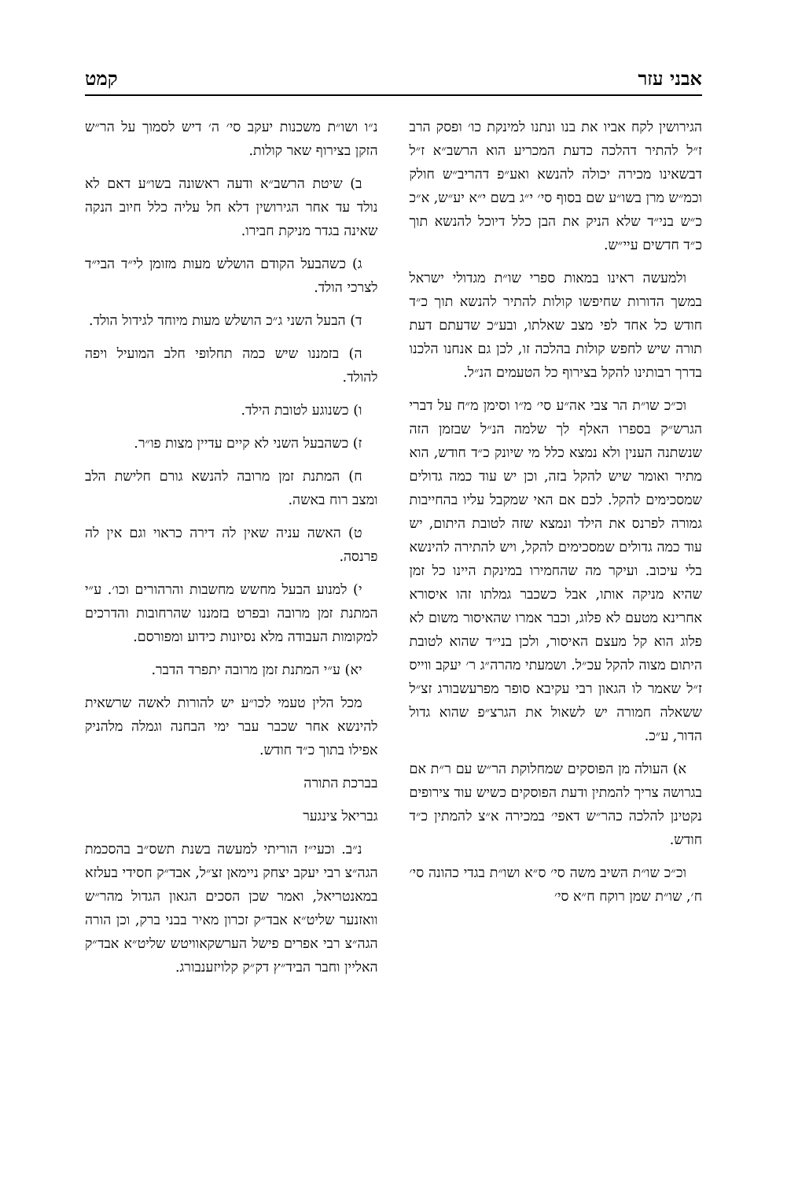אבני עזר קמט
הגירושין לקח אביו את בנו ונתנו למינקת כו׳ ופסק הרב ז״ל להתיר דהלכה כדעת המכריע הוא הרשב״א ז״ל דבשאינו מכירה יכולה להנשא ואע״פ דהריב״ש חולק וכמ״ש מרן בשו״ע שם בסוף סי׳ י״ג בשם י״א יע״ש, א״כ כ״ש בני״ד שלא הניק את הבן כלל דיוכל להנשא תוך כ״ד חדשים עיי״ש.
ולמעשה ראינו במאות ספרי שו״ת מגדולי ישראל במשך הדורות שחיפשו קולות להתיר להנשא תוך כ״ד חודש כל אחד לפי מצב שאלתו, ובע״כ שדעתם דעת תורה שיש לחפש קולות בהלכה זו, לכן גם אנחנו הלכנו בדרך רבותינו להקל בצירוף כל הטעמים הנ״ל.
וכ״כ שו״ת הר צבי אה״ע סי׳ מ״ו וסימן מ״ח על דברי הגרש״ק בספרו האלף לך שלמה הנ״ל שבזמן הזה שנשתנה הענין ולא נמצא כלל מי שיונק כ״ד חודש, הוא מתיר ואומר שיש להקל בזה, וכן יש עוד כמה גדולים שמסכימים להקל. לכם אם האי שמקבל עליו בהחייבות גמורה לפרנס את הילד ונמצא שזה לטובת היתום, יש עוד כמה גדולים שמסכימים להקל, ויש להתירה להינשא בלי עיכוב. ועיקר מה שהחמירו במינקת היינו כל זמן שהיא מניקה אותו, אבל כשכבר גמלתו זהו איסורא אחרינא מטעם לא פלוג, וכבר אמרו שהאיסור משום לא פלוג הוא קל מעצם האיסור, ולכן בני״ד שהוא לטובת היתום מצוה להקל עכ״ל. ושמעתי מהרה״ג ר׳ יעקב ווייס ז״ל שאמר לו הגאון רבי עקיבא סופר מפרעשבורג זצ״ל ששאלה חמורה יש לשאול את הגרצ״פ שהוא גדול הדור, ע״כ.
א) העולה מן הפוסקים שמחלוקת הר״ש עם ר״ת אם בגרושה צריך להמתין ודעת הפוסקים כשיש עוד צירופים נקטינן להלכה כהר״ש דאפי׳ במכירה א״צ להמתין כ״ד חודש.
וכ״כ שו״ת השיב משה סי׳ ס״א ושו״ת בגדי כהונה סי׳ ח׳, שו״ת שמן רוקח ח״א סי׳
נ״ו ושו״ת משכנות יעקב סי׳ ה׳ דיש לסמוך על הר״ש הזקן בצירוף שאר קולות.
ב) שיטת הרשב״א ודעה ראשונה בשו״ע דאם לא נולד עד אחר הגירושין דלא חל עליה כלל חיוב הנקה שאינה בגדר מניקת חבירו.
ג) כשהבעל הקודם הושלש מעות מזומן לי״ד הבי״ד לצרכי הולד.
ד) הבעל השני ג״כ הושלש מעות מיוחד לגידול הולד.
ה) בזמננו שיש כמה תחלופי חלב המועיל ויפה להולד.
ו) כשנוגע לטובת הילד.
ז) כשהבעל השני לא קיים עדיין מצות פו״ר.
ח) המתנת זמן מרובה להנשא גורם חלישת הלב ומצב רוח באשה.
ט) האשה עניה שאין לה דירה כראוי וגם אין לה פרנסה.
י) למנוע הבעל מחשש מחשבות והרהורים וכו׳. ע״י המתנת זמן מרובה ובפרט בזמננו שהרחובות והדרכים למקומות העבודה מלא נסיונות כידוע ומפורסם.
יא) ע״י המתנת זמן מרובה יתפרד הדבר.
מכל הלין טעמי לכו״ע יש להורות לאשה שרשאית להינשא אחר שכבר עבר ימי הבחנה וגמלה מלהניק אפילו בתוך כ״ד חודש.
בברכת התורה
גבריאל צינגער
נ״ב. וכעי״ז הוריתי למעשה בשנת תשס״ב בהסכמת הגה״צ רבי יעקב יצחק ניימאן זצ״ל, אבד״ק חסידי בעלזא במאנטריאל, ואמר שכן הסכים הגאון הגדול מהר״ש וואזנער שליט״א אבד״ק זכרון מאיר בבני ברק, וכן הורה הגה״צ רבי אפרים פישל הערשקאוויטש שליט״א אבד״ק האליין וחבר הביד״ץ דק״ק קלויזענבורג.